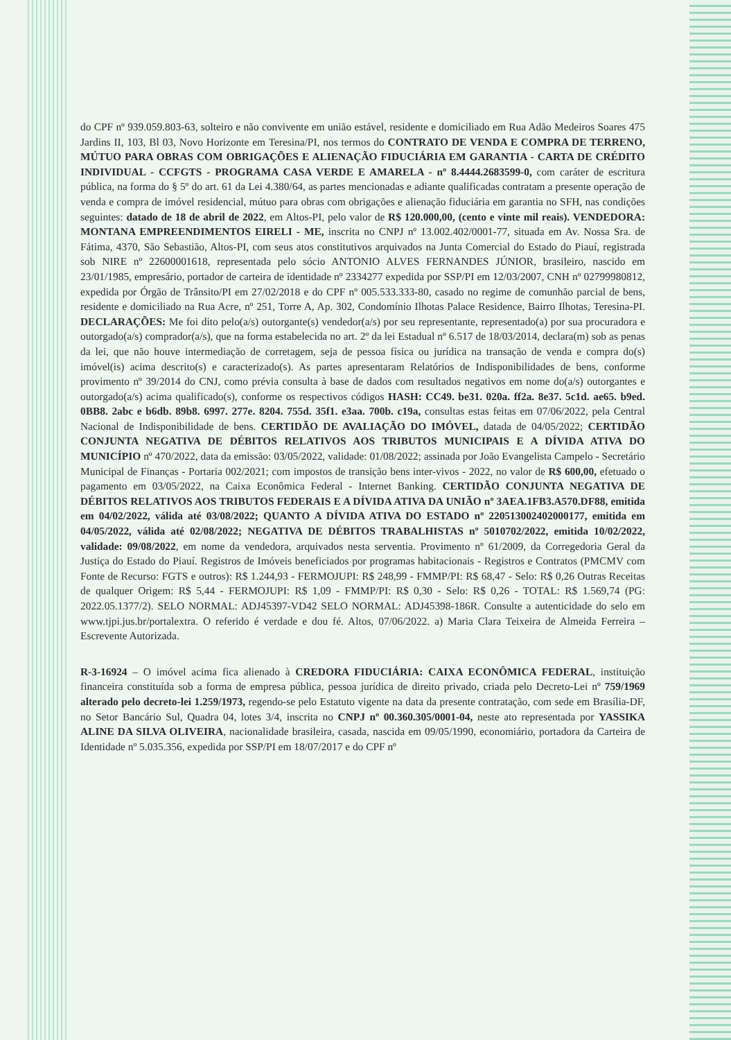do CPF nº 939.059.803-63, solteiro e não convivente em união estável, residente e domiciliado em Rua Adão Medeiros Soares 475 Jardins II, 103, Bl 03, Novo Horizonte em Teresina/PI, nos termos do CONTRATO DE VENDA E COMPRA DE TERRENO, MÚTUO PARA OBRAS COM OBRIGAÇÕES E ALIENAÇÃO FIDUCIÁRIA EM GARANTIA - CARTA DE CRÉDITO INDIVIDUAL - CCFGTS - PROGRAMA CASA VERDE E AMARELA - nº 8.4444.2683599-0, com caráter de escritura pública, na forma do § 5º do art. 61 da Lei 4.380/64, as partes mencionadas e adiante qualificadas contratam a presente operação de venda e compra de imóvel residencial, mútuo para obras com obrigações e alienação fiduciária em garantia no SFH, nas condições seguintes: datado de 18 de abril de 2022, em Altos-PI, pelo valor de R$ 120.000,00, (cento e vinte mil reais). VENDEDORA: MONTANA EMPREENDIMENTOS EIRELI - ME, inscrita no CNPJ nº 13.002.402/0001-77, situada em Av. Nossa Sra. de Fátima, 4370, São Sebastião, Altos-PI, com seus atos constitutivos arquivados na Junta Comercial do Estado do Piauí, registrada sob NIRE nº 22600001618, representada pelo sócio ANTONIO ALVES FERNANDES JÚNIOR, brasileiro, nascido em 23/01/1985, empresário, portador de carteira de identidade nº 2334277 expedida por SSP/PI em 12/03/2007, CNH nº 02799980812, expedida por Órgão de Trânsito/PI em 27/02/2018 e do CPF nº 005.533.333-80, casado no regime de comunhão parcial de bens, residente e domiciliado na Rua Acre, nº 251, Torre A, Ap. 302, Condomínio Ilhotas Palace Residence, Bairro Ilhotas, Teresina-PI. DECLARAÇÕES: Me foi dito pelo(a/s) outorgante(s) vendedor(a/s) por seu representante, representado(a) por sua procuradora e outorgado(a/s) comprador(a/s), que na forma estabelecida no art. 2º da lei Estadual nº 6.517 de 18/03/2014, declara(m) sob as penas da lei, que não houve intermediação de corretagem, seja de pessoa física ou jurídica na transação de venda e compra do(s) imóvel(is) acima descrito(s) e caracterizado(s). As partes apresentaram Relatórios de Indisponibilidades de bens, conforme provimento nº 39/2014 do CNJ, como prévia consulta à base de dados com resultados negativos em nome do(a/s) outorgantes e outorgado(a/s) acima qualificado(s), conforme os respectivos códigos HASH: CC49. be31. 020a. ff2a. 8e37. 5c1d. ae65. b9ed. 0BB8. 2abc e b6db. 89b8. 6997. 277e. 8204. 755d. 35f1. e3aa. 700b. c19a, consultas estas feitas em 07/06/2022, pela Central Nacional de Indisponibilidade de bens. CERTIDÃO DE AVALIAÇÃO DO IMÓVEL, datada de 04/05/2022; CERTIDÃO CONJUNTA NEGATIVA DE DÉBITOS RELATIVOS AOS TRIBUTOS MUNICIPAIS E A DÍVIDA ATIVA DO MUNICÍPIO nº 470/2022, data da emissão: 03/05/2022, validade: 01/08/2022; assinada por João Evangelista Campelo - Secretário Municipal de Finanças - Portaria 002/2021; com impostos de transição bens inter-vivos - 2022, no valor de R$ 600,00, efetuado o pagamento em 03/05/2022, na Caixa Econômica Federal - Internet Banking. CERTIDÃO CONJUNTA NEGATIVA DE DÉBITOS RELATIVOS AOS TRIBUTOS FEDERAIS E A DÍVIDA ATIVA DA UNIÃO nº 3AEA.1FB3.A570.DF88, emitida em 04/02/2022, válida até 03/08/2022; QUANTO A DÍVIDA ATIVA DO ESTADO nº 220513002402000177, emitida em 04/05/2022, válida até 02/08/2022; NEGATIVA DE DÉBITOS TRABALHISTAS nº 5010702/2022, emitida 10/02/2022, validade: 09/08/2022, em nome da vendedora, arquivados nesta serventia. Provimento nº 61/2009, da Corregedoria Geral da Justiça do Estado do Piauí. Registros de Imóveis beneficiados por programas habitacionais - Registros e Contratos (PMCMV com Fonte de Recurso: FGTS e outros): R$ 1.244,93 - FERMOJUPI: R$ 248,99 - FMMP/PI: R$ 68,47 - Selo: R$ 0,26 Outras Receitas de qualquer Origem: R$ 5,44 - FERMOJUPI: R$ 1,09 - FMMP/PI: R$ 0,30 - Selo: R$ 0,26 - TOTAL: R$ 1.569,74 (PG: 2022.05.1377/2). SELO NORMAL: ADJ45397-VD42 SELO NORMAL: ADJ45398-186R. Consulte a autenticidade do selo em www.tjpi.jus.br/portalextra. O referido é verdade e dou fé. Altos, 07/06/2022. a) Maria Clara Teixeira de Almeida Ferreira – Escrevente Autorizada.
R-3-16924 – O imóvel acima fica alienado à CREDORA FIDUCIÁRIA: CAIXA ECONÔMICA FEDERAL, instituição financeira constituída sob a forma de empresa pública, pessoa jurídica de direito privado, criada pelo Decreto-Lei nº 759/1969 alterado pelo decreto-lei 1.259/1973, regendo-se pelo Estatuto vigente na data da presente contratação, com sede em Brasília-DF, no Setor Bancário Sul, Quadra 04, lotes 3/4, inscrita no CNPJ nº 00.360.305/0001-04, neste ato representada por YASSIKA ALINE DA SILVA OLIVEIRA, nacionalidade brasileira, casada, nascida em 09/05/1990, economiário, portadora da Carteira de Identidade nº 5.035.356, expedida por SSP/PI em 18/07/2017 e do CPF nº